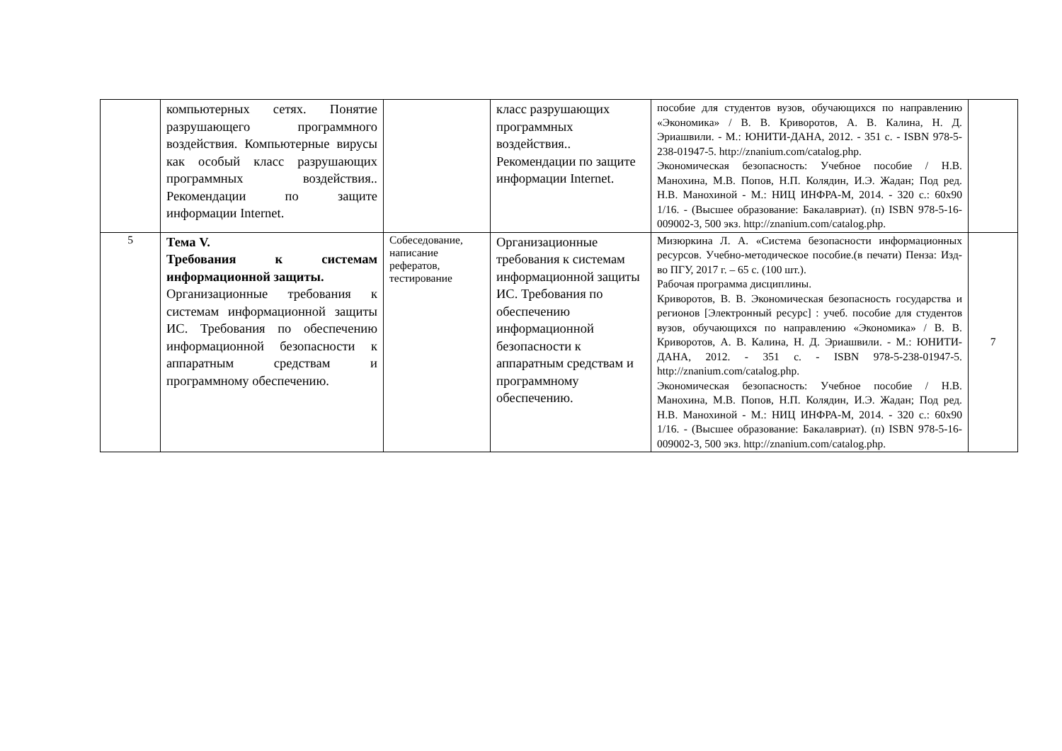| | компьютерных сетях. Понятие разрушающего программного воздействия. Компьютерные вирусы как особый класс разрушающих программных воздействия.. Рекомендации по защите информации Internet. | | класс разрушающих программных воздействия.. Рекомендации по защите информации Internet. | пособие для студентов вузов, обучающихся по направлению «Экономика» / В. В. Криворотов, А. В. Калина, Н. Д. Эриашвили. - М.: ЮНИТИ-ДАНА, 2012. - 351 с. - ISBN 978-5-238-01947-5. http://znanium.com/catalog.php . Экономическая безопасность: Учебное пособие / Н.В. Манохина, М.В. Попов, Н.П. Колядин, И.Э. Жадан; Под ред. Н.В. Манохиной - М.: НИЦ ИНФРА-М, 2014. - 320 с.: 60x90 1/16. - (Высшее образование: Бакалавриат). (п) ISBN 978-5-16-009002-3, 500 экз. http://znanium.com/catalog.php . | |
| 5 | Тема V. Требования к системам информационной защиты. Организационные требования к системам информационной защиты ИС. Требования по обеспечению информационной безопасности к аппаратным средствам и программному обеспечению. | Собеседование, написание рефератов, тестирование | Организационные требования к системам информационной защиты ИС. Требования по обеспечению информационной безопасности к аппаратным средствам и программному обеспечению. | Мизюркина Л. А. «Система безопасности информационных ресурсов. Учебно-методическое пособие.(в печати) Пенза: Изд-во ПГУ, 2017 г. – 65 с. (100 шт.). Рабочая программа дисциплины. Криворотов, В. В. Экономическая безопасность государства и регионов [Электронный ресурс] : учеб. пособие для студентов вузов, обучающихся по направлению «Экономика» / В. В. Криворотов, А. В. Калина, Н. Д. Эриашвили. - М.: ЮНИТИ-ДАНА, 2012. - 351 с. - ISBN 978-5-238-01947-5. http://znanium.com/catalog.php . Экономическая безопасность: Учебное пособие / Н.В. Манохина, М.В. Попов, Н.П. Колядин, И.Э. Жадан; Под ред. Н.В. Манохиной - М.: НИЦ ИНФРА-М, 2014. - 320 с.: 60x90 1/16. - (Высшее образование: Бакалавриат). (п) ISBN 978-5-16-009002-3, 500 экз. http://znanium.com/catalog.php . | 7 |